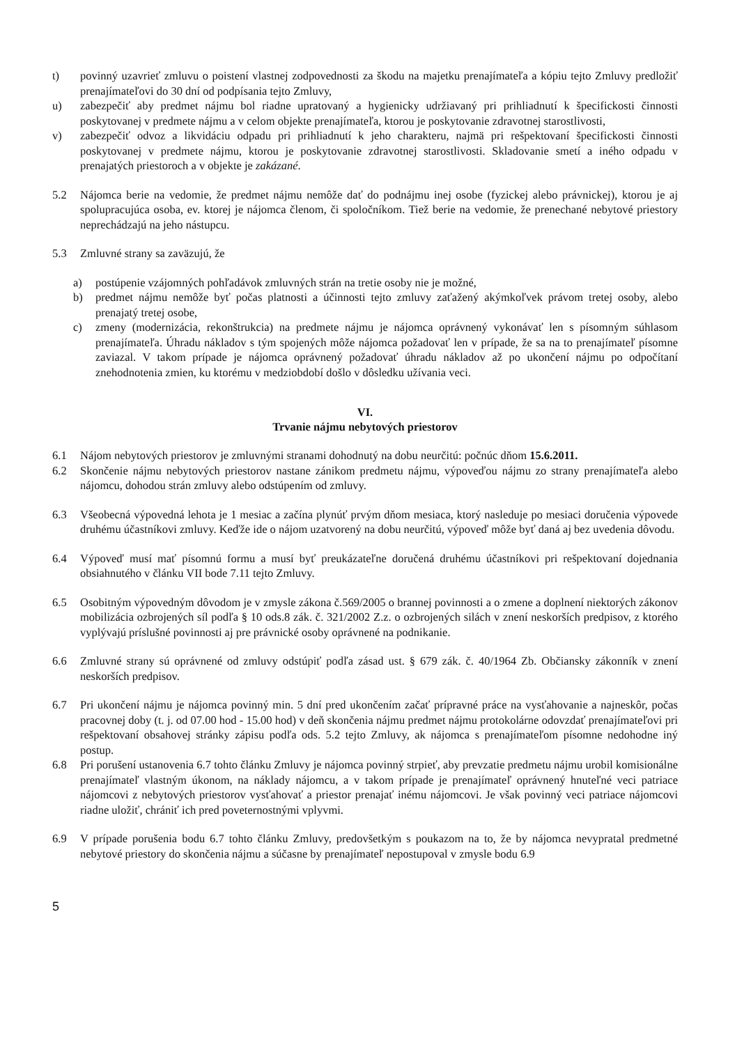t) povinný uzavrieť zmluvu o poistení vlastnej zodpovednosti za škodu na majetku prenajímateľa a kópiu tejto Zmluvy predložiť prenajímateľovi do 30 dní od podpísania tejto Zmluvy,
u) zabezpečiť aby predmet nájmu bol riadne upratovaný a hygienicky udržiavaný pri prihliadnutí k špecifickosti činnosti poskytovanej v predmete nájmu a v celom objekte prenajímateľa, ktorou je poskytovanie zdravotnej starostlivosti,
v) zabezpečiť odvoz a likvidáciu odpadu pri prihliadnutí k jeho charakteru, najmä pri rešpektovaní špecifickosti činnosti poskytovanej v predmete nájmu, ktorou je poskytovanie zdravotnej starostlivosti. Skladovanie smetí a iného odpadu v prenajatých priestoroch a v objekte je zakázané.
5.2 Nájomca berie na vedomie, že predmet nájmu nemôže dať do podnájmu inej osobe (fyzickej alebo právnickej), ktorou je aj spolupracujúca osoba, ev. ktorej je nájomca členom, či spoločníkom. Tiež berie na vedomie, že prenechané nebytové priestory neprechádzajú na jeho nástupcu.
5.3 Zmluvné strany sa zaväzujú, že
a) postúpenie vzájomných pohľadávok zmluvných strán na tretie osoby nie je možné,
b) predmet nájmu nemôže byť počas platnosti a účinnosti tejto zmluvy zaťažený akýmkoľvek právom tretej osoby, alebo prenajatý tretej osobe,
c) zmeny (modernizácia, rekonštrukcia) na predmete nájmu je nájomca oprávnený vykonávať len s písomným súhlasom prenajímateľa. Úhradu nákladov s tým spojených môže nájomca požadovať len v prípade, že sa na to prenajímateľ písomne zaviazal. V takom prípade je nájomca oprávnený požadovať úhradu nákladov až po ukončení nájmu po odpočítaní znehodnotenia zmien, ku ktorému v medziobdobí došlo v dôsledku užívania veci.
VI.
Trvanie nájmu nebytových priestorov
6.1 Nájom nebytových priestorov je zmluvnými stranami dohodnutý na dobu neurčitú: počnúc dňom 15.6.2011.
6.2 Skončenie nájmu nebytových priestorov nastane zánikom predmetu nájmu, výpoveďou nájmu zo strany prenajímateľa alebo nájomcu, dohodou strán zmluvy alebo odstúpením od zmluvy.
6.3 Všeobecná výpovedná lehota je 1 mesiac a začína plynúť prvým dňom mesiaca, ktorý nasleduje po mesiaci doručenia výpovede druhému účastníkovi zmluvy. Keďže ide o nájom uzatvorený na dobu neurčitú, výpoveď môže byť daná aj bez uvedenia dôvodu.
6.4 Výpoveď musí mať písomnú formu a musí byť preukázateľne doručená druhému účastníkovi pri rešpektovaní dojednania obsiahnutého v článku VII bode 7.11 tejto Zmluvy.
6.5 Osobitným výpovedným dôvodom je v zmysle zákona č.569/2005 o brannej povinnosti a o zmene a doplnení niektorých zákonov mobilizácia ozbrojených síl podľa § 10 ods.8 zák. č. 321/2002 Z.z. o ozbrojených silách v znení neskorších predpisov, z ktorého vyplývajú príslušné povinnosti aj pre právnické osoby oprávnené na podnikanie.
6.6 Zmluvné strany sú oprávnené od zmluvy odstúpiť podľa zásad ust. § 679 zák. č. 40/1964 Zb. Občiansky zákonník v znení neskorších predpisov.
6.7 Pri ukončení nájmu je nájomca povinný min. 5 dní pred ukončením začať prípravné práce na vysťahovanie a najneskôr, počas pracovnej doby (t. j. od 07.00 hod - 15.00 hod) v deň skončenia nájmu predmet nájmu protokolárne odovzdať prenajímateľovi pri rešpektovaní obsahovej stránky zápisu podľa ods. 5.2 tejto Zmluvy, ak nájomca s prenajímateľom písomne nedohodne iný postup.
6.8 Pri porušení ustanovenia 6.7 tohto článku Zmluvy je nájomca povinný strpieť, aby prevzatie predmetu nájmu urobil komisionálne prenajímateľ vlastným úkonom, na náklady nájomcu, a v takom prípade je prenajímateľ oprávnený hnuteľné veci patriace nájomcovi z nebytových priestorov vysťahovať a priestor prenajať inému nájomcovi. Je však povinný veci patriace nájomcovi riadne uložiť, chrániť ich pred poveternostnými vplyvmi.
6.9 V prípade porušenia bodu 6.7 tohto článku Zmluvy, predovšetkým s poukazom na to, že by nájomca nevypratal predmetné nebytové priestory do skončenia nájmu a súčasne by prenajímateľ nepostupoval v zmysle bodu 6.9
5